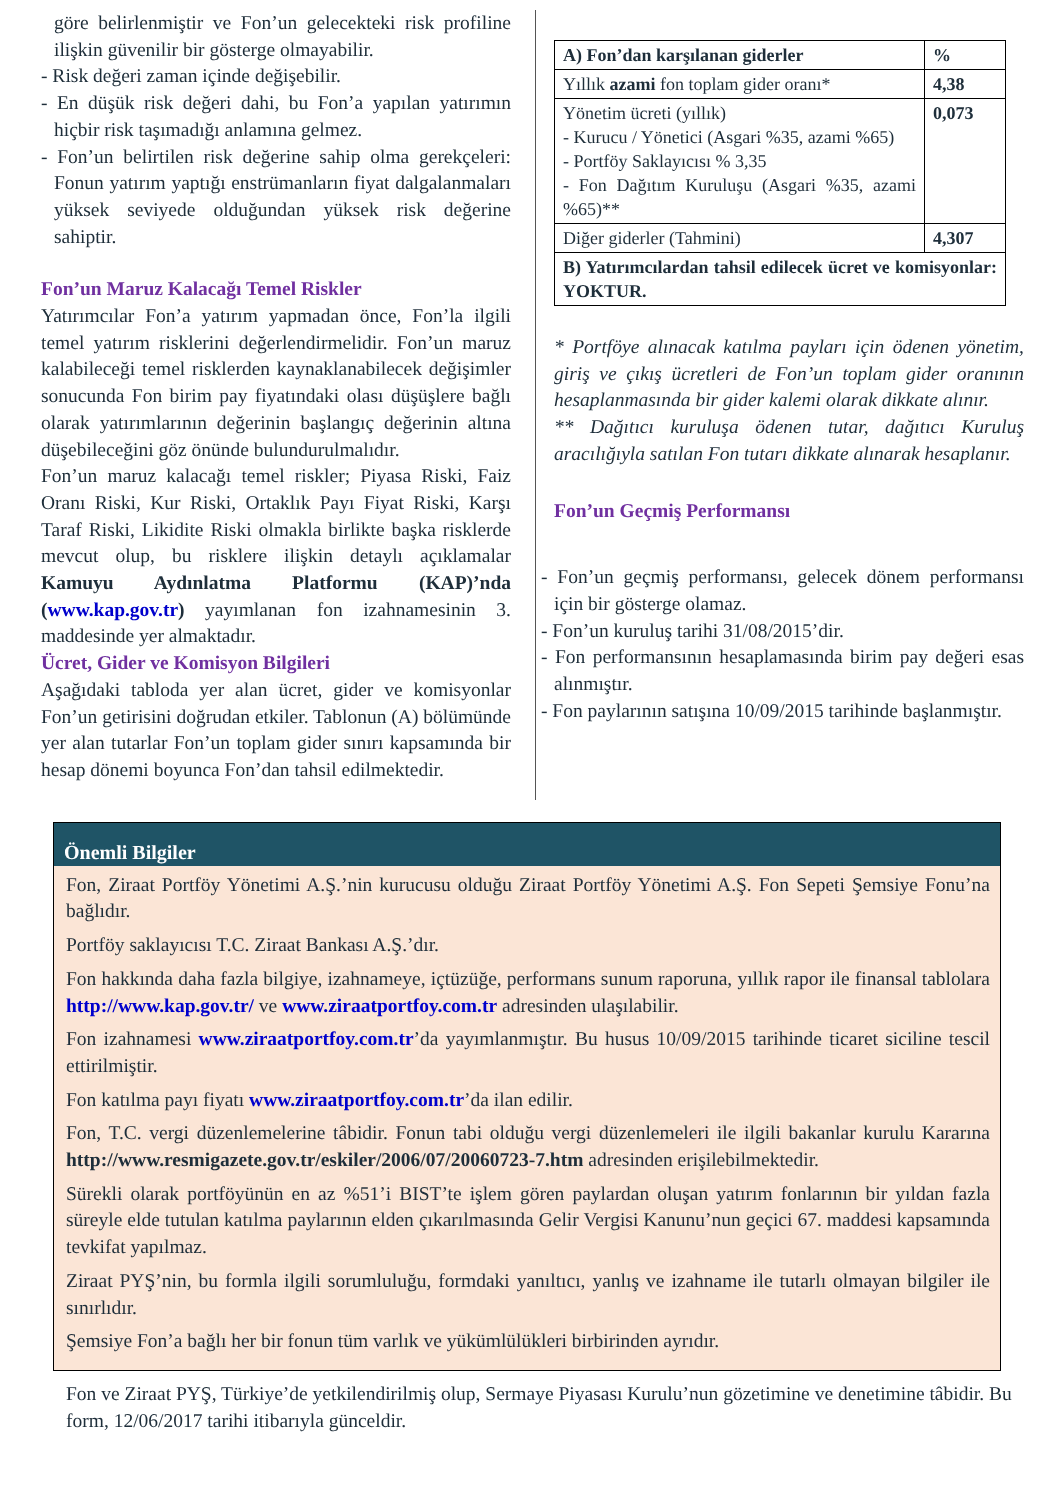göre belirlenmiştir ve Fon’un gelecekteki risk profiline ilişkin güvenilir bir gösterge olmayabilir.
- Risk değeri zaman içinde değişebilir.
- En düşük risk değeri dahi, bu Fon’a yapılan yatırımın hiçbir risk taşımadığı anlamına gelmez.
- Fon’un belirtilen risk değerine sahip olma gerekçeleri: Fonun yatırım yaptığı enstrümanların fiyat dalgalanmaları yüksek seviyede olduğundan yüksek risk değerine sahiptir.
Fon’un Maruz Kalacağı Temel Riskler
Yatırımcılar Fon’a yatırım yapmadan önce, Fon’la ilgili temel yatırım risklerini değerlendirmelidir. Fon’un maruz kalabileceği temel risklerden kaynaklanabilecek değişimler sonucunda Fon birim pay fiyatındaki olası düşüşlere bağlı olarak yatırımlarının değerinin başlangıç değerinin altına düşebileceğini göz önünde bulundurulmalıdır.
Fon’un maruz kalacağı temel riskler; Piyasa Riski, Faiz Oranı Riski, Kur Riski, Ortaklık Payı Fiyat Riski, Karşı Taraf Riski, Likidite Riski olmakla birlikte başka risklerde mevcut olup, bu risklere ilişkin detaylı açıklamalar Kamuyu Aydınlatma Platformu (KAP)’nda (www.kap.gov.tr) yayımlanan fon izahnamesinin 3. maddesinde yer almaktadır.
Ücret, Gider ve Komisyon Bilgileri
Aşağıdaki tabloda yer alan ücret, gider ve komisyonlar Fon’un getirisini doğrudan etkiler. Tablonun (A) bölümünde yer alan tutarlar Fon’un toplam gider sınırı kapsamında bir hesap dönemi boyunca Fon’dan tahsil edilmektedir.
| A) Fon’dan karşılanan giderler | % |
| --- | --- |
| Yıllık azami fon toplam gider oranı* | 4,38 |
| Yönetim ücreti (yıllık) - Kurucu / Yönetici (Asgari %35, azami %65) - Portföy Saklayıcısı % 3,35 - Fon Dağıtım Kuruluşu (Asgari %35, azami %65)** | 0,073 |
| Diğer giderler (Tahmini) | 4,307 |
| B) Yatırımcılardan tahsil edilecek ücret ve komisyonlar: YOKTUR. | |
* Portföye alınacak katılma payları için ödenen yönetim, giriş ve çıkış ücretleri de Fon’un toplam gider oranının hesaplanmasında bir gider kalemi olarak dikkate alınır.
** Dağıtıcı kuruluşa ödenen tutar, dağıtıcı Kuruluş aracılığıyla satılan Fon tutarı dikkate alınarak hesaplanır.
Fon’un Geçmiş Performansı
- Fon’un geçmiş performansı, gelecek dönem performansı için bir gösterge olamaz.
- Fon’un kuruluş tarihi 31/08/2015’dir.
- Fon performansının hesaplamasında birim pay değeri esas alınmıştır.
- Fon paylarının satışına 10/09/2015 tarihinde başlanmıştır.
Önemli Bilgiler
Fon, Ziraat Portföy Yönetimi A.Ş.’nin kurucusu olduğu Ziraat Portföy Yönetimi A.Ş. Fon Sepeti Şemsiye Fonu’na bağlıdır.
Portföy saklayıcısı T.C. Ziraat Bankası A.Ş.’dır.
Fon hakkında daha fazla bilgiye, izahnameye, içtüzüğe, performans sunum raporuna, yıllık rapor ile finansal tablolara http://www.kap.gov.tr/ ve www.ziraatportfoy.com.tr adresinden ulaşılabilir.
Fon izahnamesi www.ziraatportfoy.com.tr’da yayımlanmıştır. Bu husus 10/09/2015 tarihinde ticaret siciline tescil ettirilmiştir.
Fon katılma payı fiyatı www.ziraatportfoy.com.tr’da ilan edilir.
Fon, T.C. vergi düzenlemelerine tâbidir. Fonun tabi olduğu vergi düzenlemeleri ile ilgili bakanlar kurulu Kararına http://www.resmigazete.gov.tr/eskiler/2006/07/20060723-7.htm adresinden erişilebilmektedir.
Sürekli olarak portföyünün en az %51’i BIST’te işlem gören paylardan oluşan yatırım fonlarının bir yıldan fazla süreyle elde tutulan katılma paylarının elden çıkarılmasında Gelir Vergisi Kanunu’nun geçici 67. maddesi kapsamında tevkifat yapılmaz.
Ziraat PYŞ’nin, bu formla ilgili sorumluluğu, formdaki yanıltıcı, yanlış ve izahname ile tutarlı olmayan bilgiler ile sınırlıdır.
Şemsiye Fon’a bağlı her bir fonun tüm varlık ve yükümlülükleri birbirinden ayrıdır.
Fon ve Ziraat PYŞ, Türkiye’de yetkilendirilmiş olup, Sermaye Piyasası Kurulu’nun gözetimine ve denetimine tâbidir. Bu form, 12/06/2017 tarihi itibarıyla günceldir.